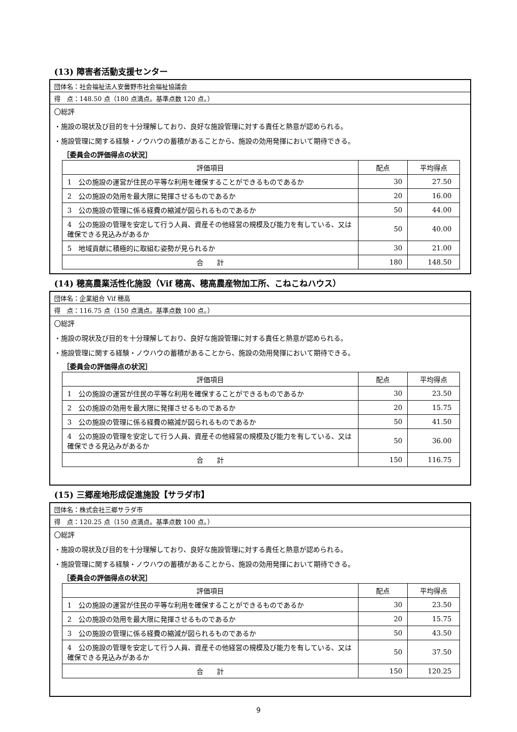(13) 障害者活動支援センター
団体名：社会福祉法人安曇野市社会福祉協議会
得　点：148.50 点（180 点満点。基準点数 120 点。）
〇総評
・施設の現状及び目的を十分理解しており、良好な施設管理に対する責任と熱意が認められる。
・施設管理に関する経験・ノウハウの蓄積があることから、施設の効用発揮において期待できる。
［委員会の評価得点の状況］
| 評価項目 | 配点 | 平均得点 |
| --- | --- | --- |
| 1 公の施設の運営が住民の平等な利用を確保することができるものであるか | 30 | 27.50 |
| 2 公の施設の効用を最大限に発揮させるものであるか | 20 | 16.00 |
| 3 公の施設の管理に係る経費の縮減が図られるものであるか | 50 | 44.00 |
| 4 公の施設の管理を安定して行う人員、資産その他経営の規模及び能力を有している、又は確保できる見込みがあるか | 50 | 40.00 |
| 5 地域貢献に積極的に取組む姿勢が見られるか | 30 | 21.00 |
| 合 計 | 180 | 148.50 |
(14) 穂高農業活性化施設（Vif 穂高、穂高農産物加工所、こねこねハウス）
団体名：企業組合 Vif 穂高
得　点：116.75 点（150 点満点。基準点数 100 点。）
〇総評
・施設の現状及び目的を十分理解しており、良好な施設管理に対する責任と熱意が認められる。
・施設管理に関する経験・ノウハウの蓄積があることから、施設の効用発揮において期待できる。
［委員会の評価得点の状況］
| 評価項目 | 配点 | 平均得点 |
| --- | --- | --- |
| 1 公の施設の運営が住民の平等な利用を確保することができるものであるか | 30 | 23.50 |
| 2 公の施設の効用を最大限に発揮させるものであるか | 20 | 15.75 |
| 3 公の施設の管理に係る経費の縮減が図られるものであるか | 50 | 41.50 |
| 4 公の施設の管理を安定して行う人員、資産その他経営の規模及び能力を有している、又は確保できる見込みがあるか | 50 | 36.00 |
| 合 計 | 150 | 116.75 |
(15) 三郷産地形成促進施設【サラダ市】
団体名：株式会社三郷サラダ市
得　点：120.25 点（150 点満点。基準点数 100 点。）
〇総評
・施設の現状及び目的を十分理解しており、良好な施設管理に対する責任と熱意が認められる。
・施設管理に関する経験・ノウハウの蓄積があることから、施設の効用発揮において期待できる。
［委員会の評価得点の状況］
| 評価項目 | 配点 | 平均得点 |
| --- | --- | --- |
| 1 公の施設の運営が住民の平等な利用を確保することができるものであるか | 30 | 23.50 |
| 2 公の施設の効用を最大限に発揮させるものであるか | 20 | 15.75 |
| 3 公の施設の管理に係る経費の縮減が図られるものであるか | 50 | 43.50 |
| 4 公の施設の管理を安定して行う人員、資産その他経営の規模及び能力を有している、又は確保できる見込みがあるか | 50 | 37.50 |
| 合 計 | 150 | 120.25 |
9